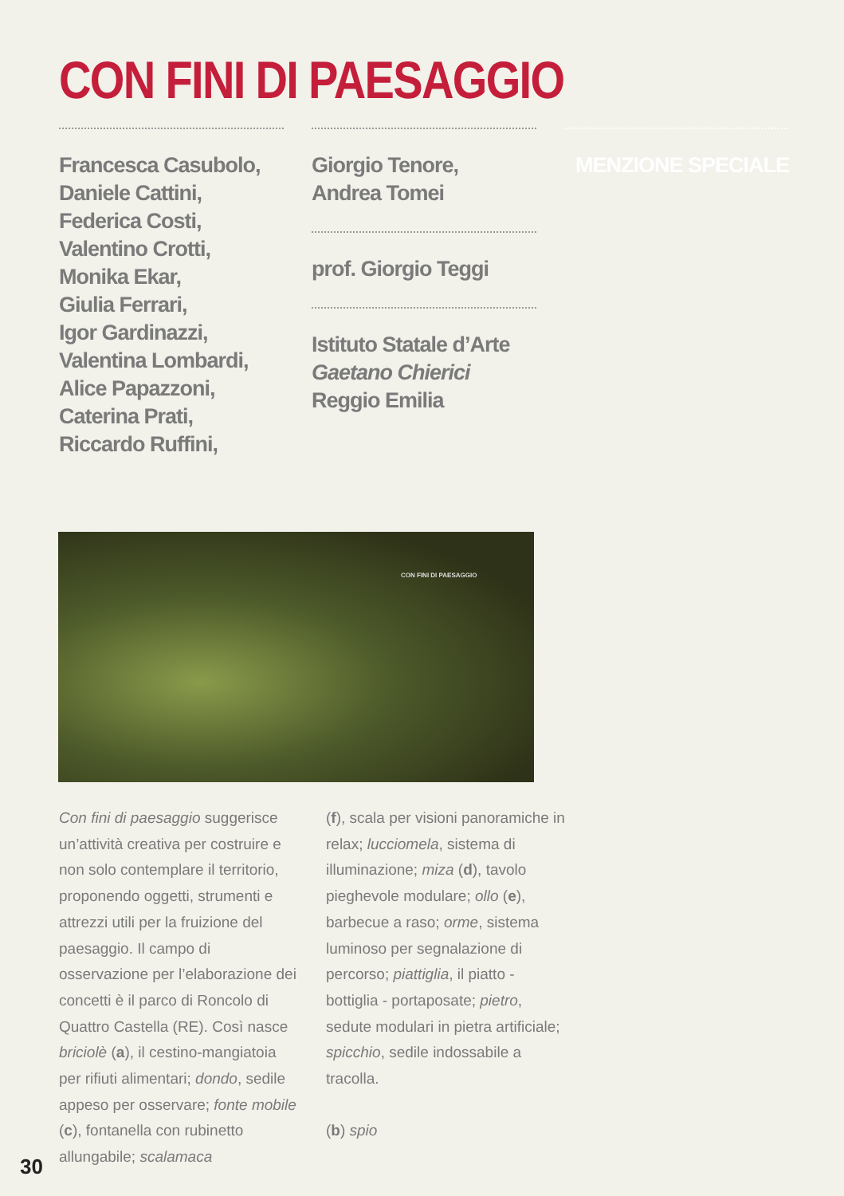CON FINI DI PAESAGGIO
Francesca Casubolo,
Daniele Cattini,
Federica Costi,
Valentino Crotti,
Monika Ekar,
Giulia Ferrari,
Igor Gardinazzi,
Valentina Lombardi,
Alice Papazzoni,
Caterina Prati,
Riccardo Ruffini,
Giorgio Tenore,
Andrea Tomei
prof. Giorgio Teggi
Istituto Statale d’Arte
Gaetano Chierici
Reggio Emilia
MENZIONE SPECIALE
CON FINI DI PAESAGGIO
Con fini di paesaggio suggerisce un’attività creativa per costruire e non solo contemplare il territorio, proponendo oggetti, strumenti e attrezzi utili per la fruizione del paesaggio. Il campo di osservazione per l’elaborazione dei concetti è il parco di Roncolo di Quattro Castella (RE). Così nasce briciolè (a), il cestino-mangiatoia per rifiuti alimentari; dondo, sedile appeso per osservare; fonte mobile (c), fontanella con rubinetto allungabile; scalamaca
(f), scala per visioni panoramiche in relax; lucciomela, sistema di illuminazione; miza (d), tavolo pieghevole modulare; ollo (e), barbecue a raso; orme, sistema luminoso per segnalazione di percorso; piattiglia, il piatto - bottiglia - portaposate; pietro, sedute modulari in pietra artificiale; spicchio, sedile indossabile a tracolla.
(b) spio
30